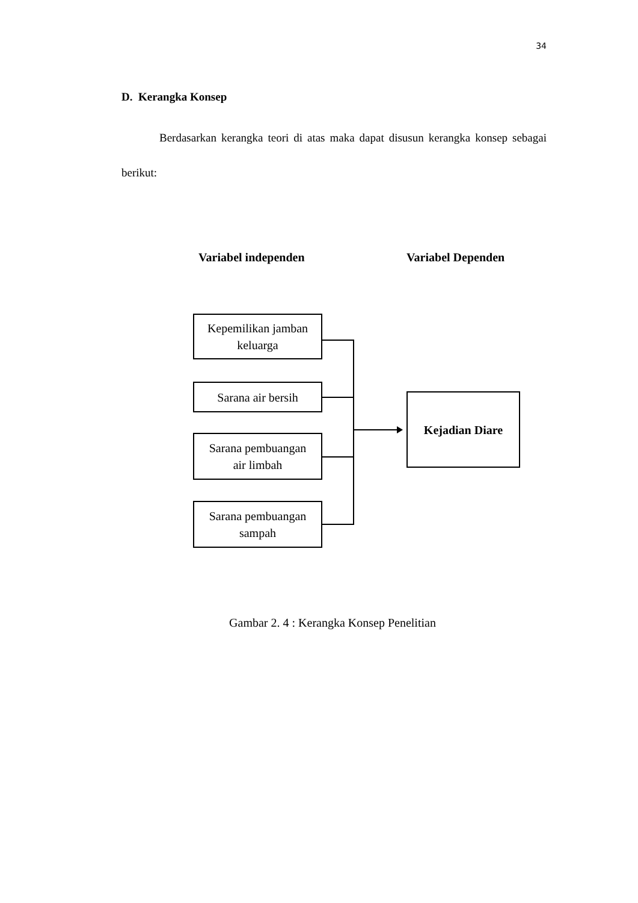34
D. Kerangka Konsep
Berdasarkan kerangka teori di atas maka dapat disusun kerangka konsep sebagai berikut:
Variabel independen Variabel Dependen
Kepemilikan jamban
keluarga
Sarana air bersih
Sarana pembuangan
air limbah
Sarana pembuangan
sampah
Kejadian Diare
Gambar 2. 4 : Kerangka Konsep Penelitian